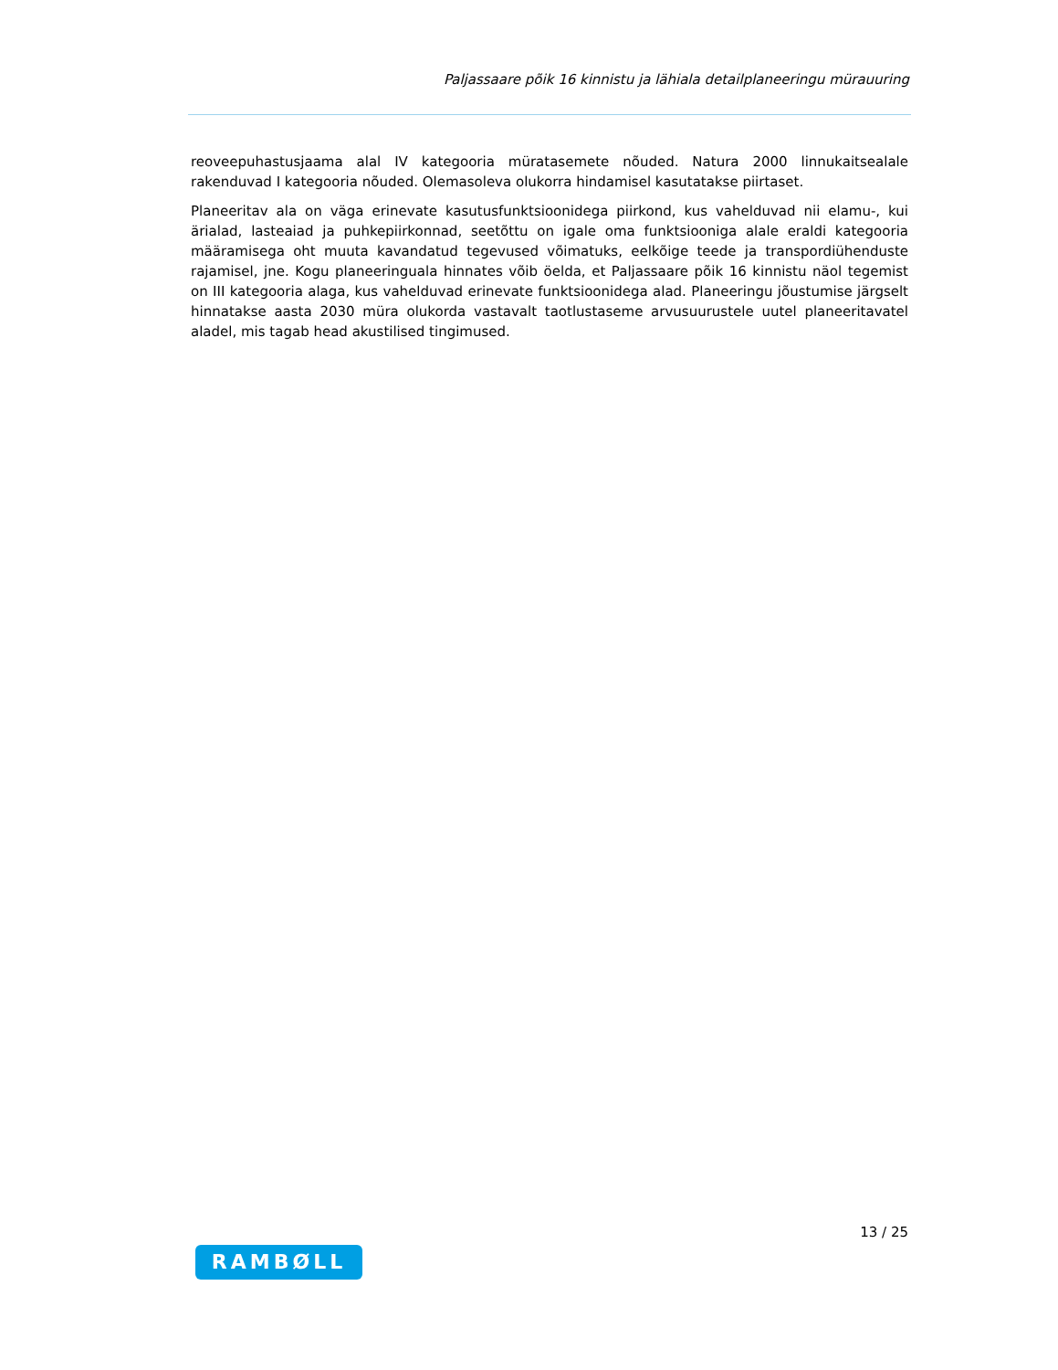Paljassaare põik 16 kinnistu ja lähiala detailplaneeringu mürauuring
reoveepuhastusjaama alal IV kategooria müratasemete nõuded. Natura 2000 linnukaitsealale rakenduvad I kategooria nõuded. Olemasoleva olukorra hindamisel kasutatakse piirtaset.
Planeeritav ala on väga erinevate kasutusfunktsioonidega piirkond, kus vahelduvad nii elamu-, kui ärialad, lasteaiad ja puhkepiirkonnad, seetõttu on igale oma funktsiooniga alale eraldi kategooria määramisega oht muuta kavandatud tegevused võimatuks, eelkõige teede ja transpordiühenduste rajamisel, jne. Kogu planeeringuala hinnates võib öelda, et Paljassaare põik 16 kinnistu näol tegemist on III kategooria alaga, kus vahelduvad erinevate funktsioonidega alad. Planeeringu jõustumise järgselt hinnatakse aasta 2030 müra olukorda vastavalt taotlustaseme arvusuurustele uutel planeeritavatel aladel, mis tagab head akustilised tingimused.
13 / 25
RAMBØLL